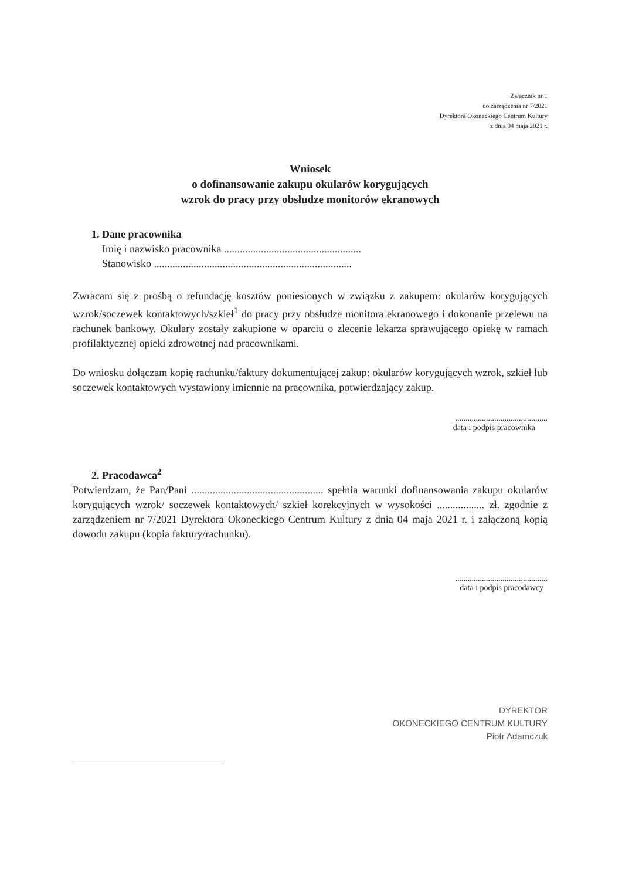Załącznik nr 1
do zarządzenia nr 7/2021
Dyrektora Okoneckiego Centrum Kultury
z dnia 04 maja 2021 r.
Wniosek
o dofinansowanie zakupu okularów korygujących
wzrok do pracy przy obsłudze monitorów ekranowych
1. Dane pracownika
Imię i nazwisko pracownika ....................................................
Stanowisko ...........................................................................
Zwracam się z prośbą o refundację kosztów poniesionych w związku z zakupem: okularów korygujących wzrok/soczewek kontaktowych/szkieł<sup>1</sup> do pracy przy obsłudze monitora ekranowego i dokonanie przelewu na rachunek bankowy. Okulary zostały zakupione w oparciu o zlecenie lekarza sprawującego opiekę w ramach profilaktycznej opieki zdrowotnej nad pracownikami.
Do wniosku dołączam kopię rachunku/faktury dokumentującej zakup: okularów korygujących wzrok, szkieł lub soczewek kontaktowych wystawiony imiennie na pracownika, potwierdzający zakup.
.............................................
data i podpis pracownika
2. Pracodawca<sup>2</sup>
Potwierdzam, że Pan/Pani .................................................. spełnia warunki dofinansowania zakupu okularów korygujących wzrok/ soczewek kontaktowych/ szkieł korekcyjnych w wysokości .................. zł. zgodnie z zarządzeniem nr 7/2021 Dyrektora Okoneckiego Centrum Kultury z dnia 04 maja 2021 r. i załączoną kopią dowodu zakupu (kopia faktury/rachunku).
.............................................
data i podpis pracodawcy
DYREKTOR
OKONECKIEGO CENTRUM KULTURY
Piotr Adamczuk